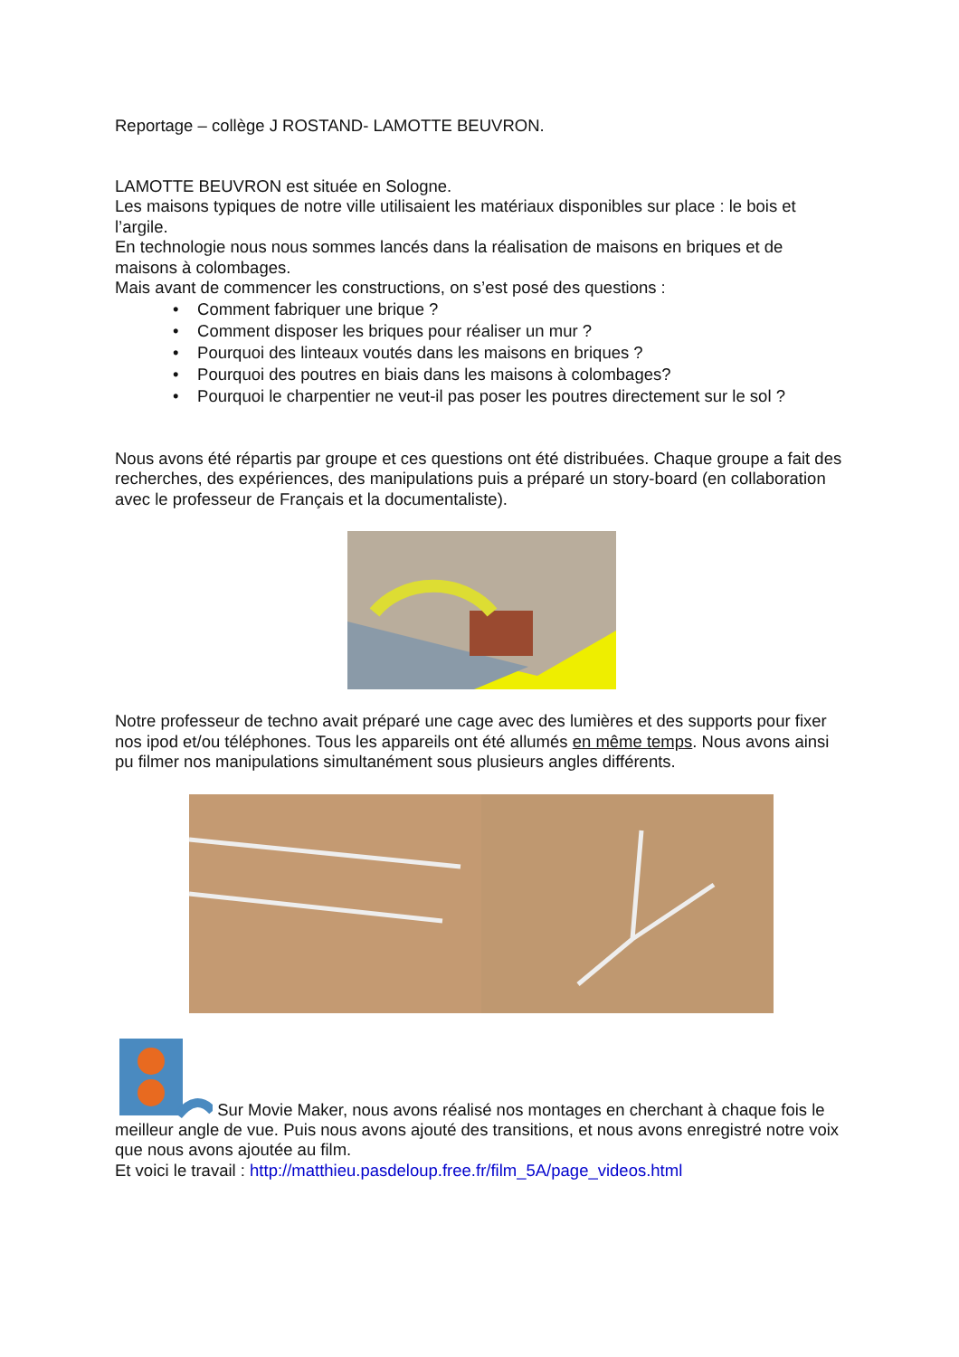Reportage – collège J ROSTAND- LAMOTTE BEUVRON.
LAMOTTE BEUVRON est située en Sologne.
Les maisons typiques de notre ville utilisaient les matériaux disponibles sur place : le bois et l’argile.
En technologie nous nous sommes lancés dans la réalisation de maisons en briques et de maisons à colombages.
Mais avant de commencer les constructions, on s’est posé des questions :
• Comment fabriquer une brique ?
• Comment disposer les briques pour réaliser un mur ?
• Pourquoi des linteaux voutés dans les maisons en briques ?
• Pourquoi des poutres en biais dans les maisons à colombages?
• Pourquoi le charpentier ne veut-il pas poser les poutres directement sur le sol ?
Nous avons été répartis par groupe et ces questions ont été distribuées. Chaque groupe a fait des recherches, des expériences, des manipulations puis a préparé un story-board (en collaboration avec le professeur de Français et la documentaliste).
Notre professeur de techno avait préparé une cage avec des lumières et des supports pour fixer nos ipod et/ou téléphones. Tous les appareils ont été allumés en même temps. Nous avons ainsi pu filmer nos manipulations simultanément sous plusieurs angles différents.
Sur Movie Maker, nous avons réalisé nos montages en cherchant à chaque fois le meilleur angle de vue. Puis nous avons ajouté des transitions, et nous avons enregistré notre voix que nous avons ajoutée au film.
Et voici le travail : http://matthieu.pasdeloup.free.fr/film_5A/page_videos.html